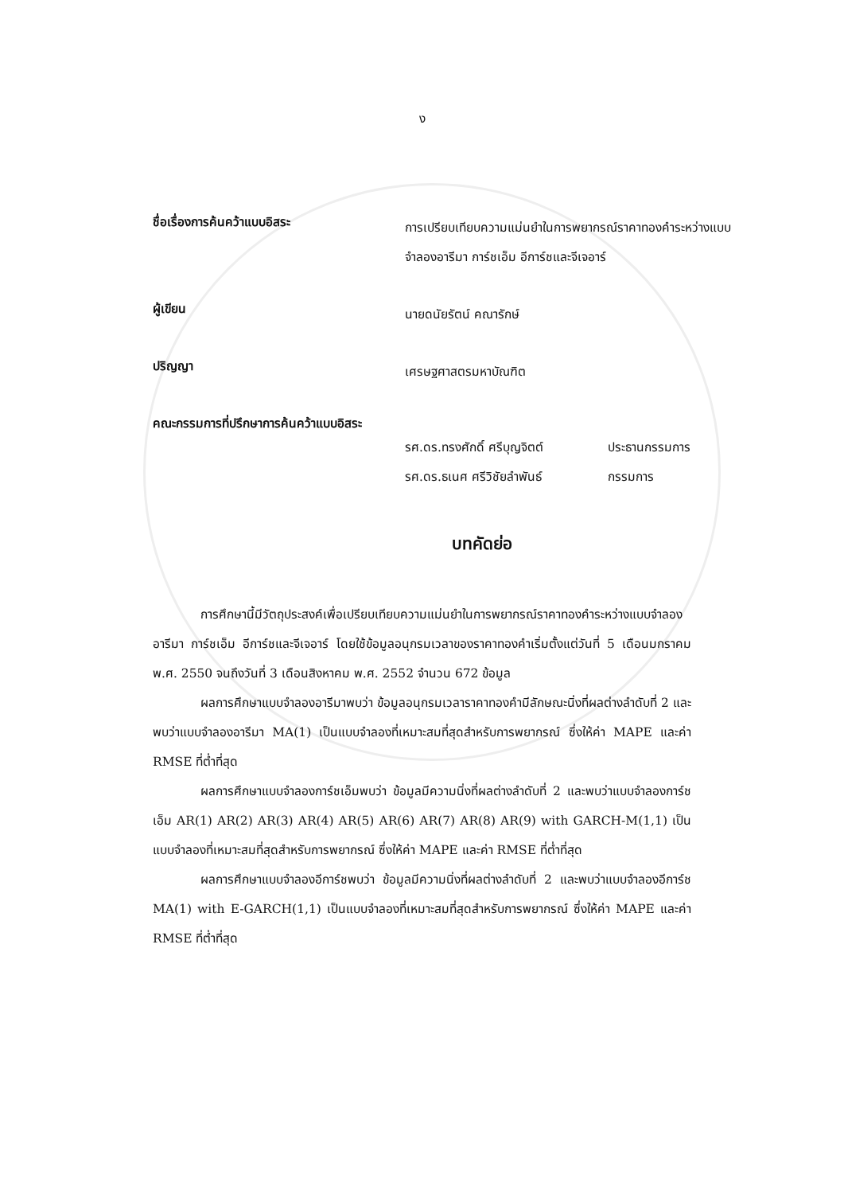ง
ชื่อเรื่องการค้นคว้าแบบอิสระ
การเปรียบเทียบความแม่นยำในการพยากรณ์ราคาทองคำระหว่างแบบจำลองอารีมา การ์ชเอ็ม อีการ์ชและจีเจอาร์
ผู้เขียน
นายดนัยรัตน์ คณารักษ์
ปริญญา
เศรษฐศาสตรมหาบัณฑิต
คณะกรรมการที่ปรึกษาการค้นคว้าแบบอิสระ
รศ.ดร.ทรงศักดิ์ ศรีบุญจิตต์
รศ.ดร.ธเนศ ศรีวิชัยลำพันธ์
ประธานกรรมการ
กรรมการ
บทคัดย่อ
การศึกษานี้มีวัตถุประสงค์เพื่อเปรียบเทียบความแม่นยำในการพยากรณ์ราคาทองคำระหว่างแบบจำลองอารีมา การ์ชเอ็ม อีการ์ชและจีเจอาร์ โดยใช้ข้อมูลอนุกรมเวลาของราคาทองคำเริ่มตั้งแต่วันที่ 5 เดือนมกราคม พ.ศ. 2550 จนถึงวันที่ 3 เดือนสิงหาคม พ.ศ. 2552 จำนวน 672 ข้อมูล
ผลการศึกษาแบบจำลองอารีมาพบว่า ข้อมูลอนุกรมเวลาราคาทองคำมีลักษณะนิ่งที่ผลต่างลำดับที่ 2 และพบว่าแบบจำลองอารีมา MA(1) เป็นแบบจำลองที่เหมาะสมที่สุดสำหรับการพยากรณ์ ซึ่งให้ค่า MAPE และค่า RMSE ที่ต่ำที่สุด
ผลการศึกษาแบบจำลองการ์ชเอ็มพบว่า ข้อมูลมีความนิ่งที่ผลต่างลำดับที่ 2 และพบว่าแบบจำลองการ์ชเอ็ม AR(1) AR(2) AR(3) AR(4) AR(5) AR(6) AR(7) AR(8) AR(9) with GARCH-M(1,1) เป็นแบบจำลองที่เหมาะสมที่สุดสำหรับการพยากรณ์ ซึ่งให้ค่า MAPE และค่า RMSE ที่ต่ำที่สุด
ผลการศึกษาแบบจำลองอีการ์ชพบว่า ข้อมูลมีความนิ่งที่ผลต่างลำดับที่ 2 และพบว่าแบบจำลองอีการ์ช MA(1) with E-GARCH(1,1) เป็นแบบจำลองที่เหมาะสมที่สุดสำหรับการพยากรณ์ ซึ่งให้ค่า MAPE และค่า RMSE ที่ต่ำที่สุด